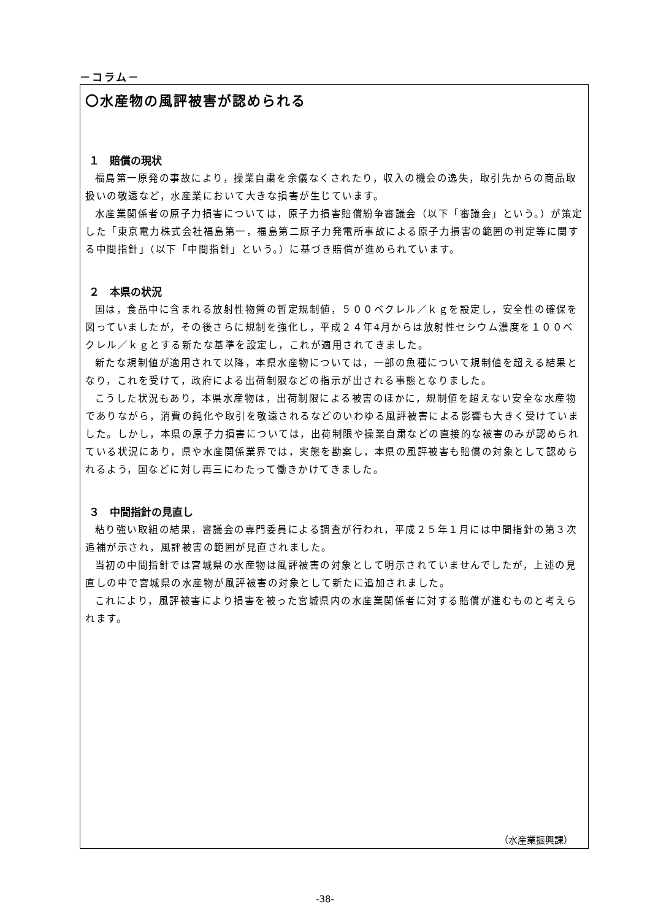－コラム－
〇水産物の風評被害が認められる
１　賠償の現状
福島第一原発の事故により，操業自粛を余儀なくされたり，収入の機会の逸失，取引先からの商品取扱いの敬遠など，水産業において大きな損害が生じています。
水産業関係者の原子力損害については，原子力損害賠償紛争審議会（以下「審議会」という。）が策定した「東京電力株式会社福島第一，福島第二原子力発電所事故による原子力損害の範囲の判定等に関する中間指針」（以下「中間指針」という。）に基づき賠償が進められています。
２　本県の状況
国は，食品中に含まれる放射性物質の暫定規制値，５００ベクレル／ｋｇを設定し，安全性の確保を図っていましたが，その後さらに規制を強化し，平成２４年4月からは放射性セシウム濃度を１００ベクレル／ｋｇとする新たな基準を設定し，これが適用されてきました。
新たな規制値が適用されて以降，本県水産物については，一部の魚種について規制値を超える結果となり，これを受けて，政府による出荷制限などの指示が出される事態となりました。
こうした状況もあり，本県水産物は，出荷制限による被害のほかに，規制値を超えない安全な水産物でありながら，消費の鈍化や取引を敬遠されるなどのいわゆる風評被害による影響も大きく受けていました。しかし，本県の原子力損害については，出荷制限や操業自粛などの直接的な被害のみが認められている状況にあり，県や水産関係業界では，実態を勘案し，本県の風評被害も賠償の対象として認められるよう，国などに対し再三にわたって働きかけてきました。
３　中間指針の見直し
粘り強い取組の結果，審議会の専門委員による調査が行われ，平成２５年１月には中間指針の第３次追補が示され，風評被害の範囲が見直されました。
当初の中間指針では宮城県の水産物は風評被害の対象として明示されていませんでしたが，上述の見直しの中で宮城県の水産物が風評被害の対象として新たに追加されました。
これにより，風評被害により損害を被った宮城県内の水産業関係者に対する賠償が進むものと考えられます。
（水産業振興課）
-38-